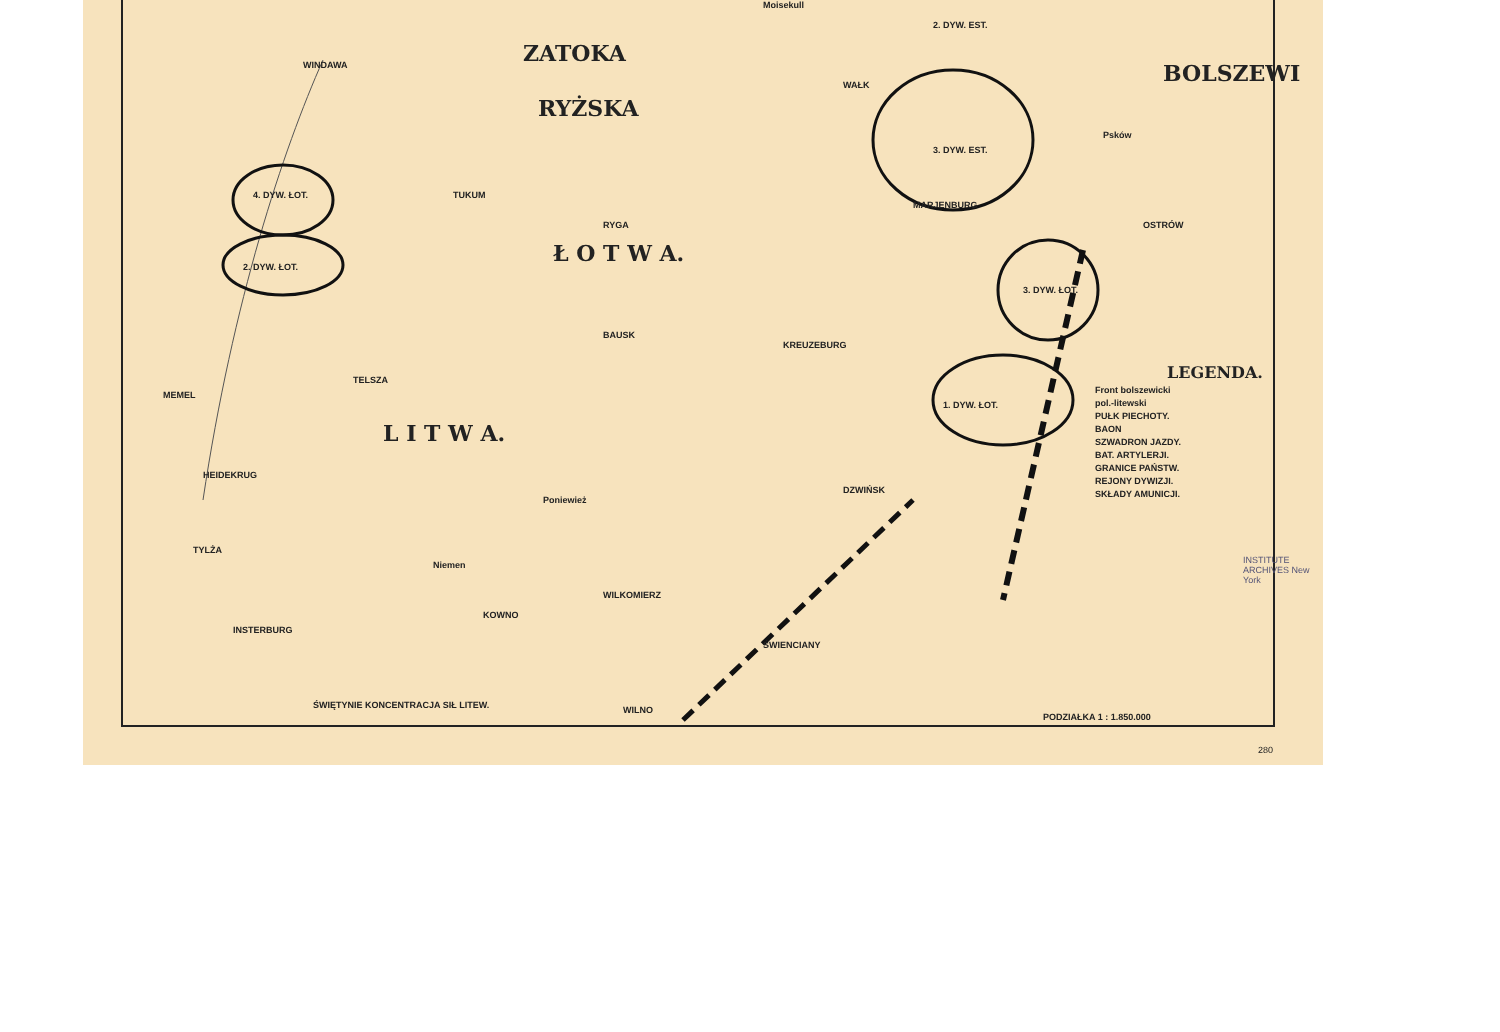ZATOKA
RYŻSKA
Ł O T W A.
L I T W A.
BOLSZEWI
4. DYW. ŁOT.
2. DYW. ŁOT.
3. DYW. EST.
2. DYW. EST.
1. DYW. ŁOT.
3. DYW. ŁOT.
Moisekull
WINDAWA
TUKUM
RYGA
WAŁK
MARJENBURG
Psków
OSTRÓW
BAUSK
KREUZEBURG
MEMEL
TELSZA
Poniewież
DZWIŃSK
HEIDEKRUG
TYLŻA
Niemen
INSTERBURG
KOWNO
WILKOMIERZ
ŚWIENCIANY
WILNO
ŚWIĘTYNIE KONCENTRACJA SIŁ LITEW.
LEGENDA.
Front bolszewicki
pol.-litewski
PUŁK PIECHOTY.
BAON
SZWADRON JAZDY.
BAT. ARTYLERJI.
GRANICE PAŃSTW.
REJONY DYWIZJI.
SKŁADY AMUNICJI.
PODZIAŁKA 1 : 1.850.000
INSTITUTE ARCHIVES New York
280